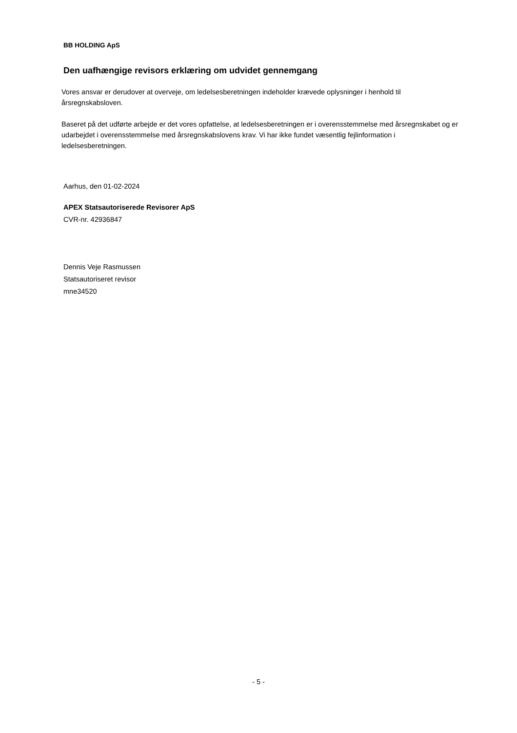BB HOLDING ApS
Den uafhængige revisors erklæring om udvidet gennemgang
Vores ansvar er derudover at overveje, om ledelsesberetningen indeholder krævede oplysninger i henhold til årsregnskabsloven.
Baseret på det udførte arbejde er det vores opfattelse, at ledelsesberetningen er i overensstemmelse med årsregnskabet og er udarbejdet i overensstemmelse med årsregnskabslovens krav. Vi har ikke fundet væsentlig fejlinformation i ledelsesberetningen.
Aarhus, den 01-02-2024
APEX Statsautoriserede Revisorer ApS
CVR-nr. 42936847
Dennis Veje Rasmussen
Statsautoriseret revisor
mne34520
- 5 -